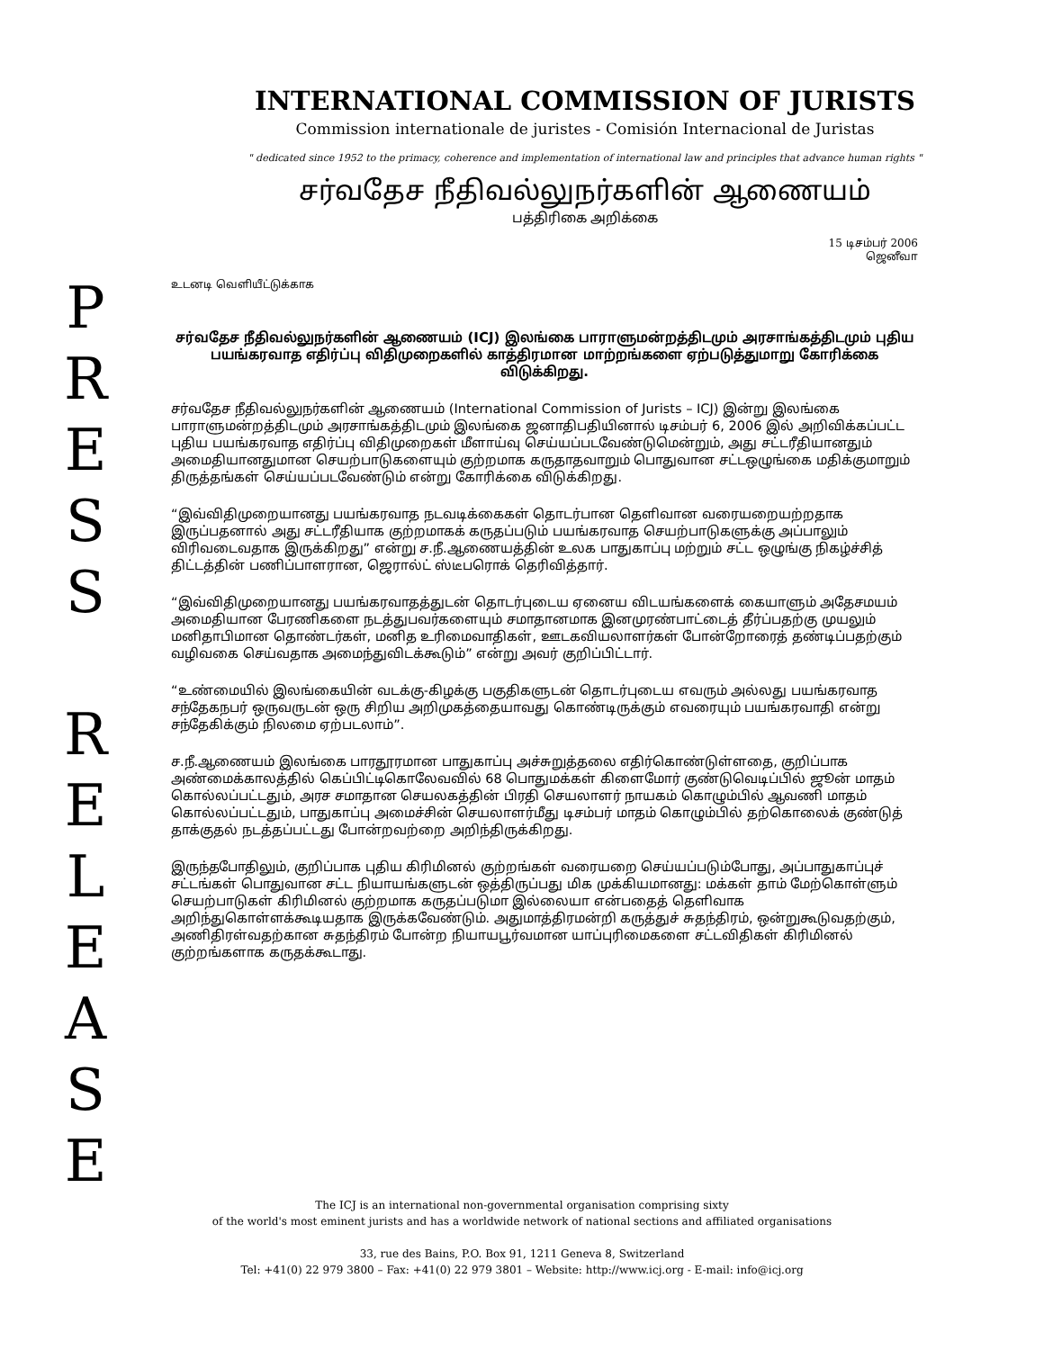INTERNATIONAL COMMISSION OF JURISTS
Commission internationale de juristes - Comisión Internacional de Juristas
" dedicated since 1952 to the primacy, coherence and implementation of international law and principles that advance human rights "
சர்வதேச நீதிவல்லுநர்களின் ஆணையம்
பத்திரிகை அறிக்கை
15 டிசம்பர் 2006
ஜெனீவா
P
R
E
S
S
R
E
L
E
A
S
E
உடனடி வெளியீட்டுக்காக
சர்வதேச நீதிவல்லுநர்களின் ஆணையம் (ICJ) இலங்கை பாராளுமன்றத்திடமும் அரசாங்கத்திடமும் புதிய பயங்கரவாத எதிர்ப்பு விதிமுறைகளில் காத்திரமான மாற்றங்களை ஏற்படுத்துமாறு கோரிக்கை விடுக்கிறது.
சர்வதேச நீதிவல்லுநர்களின் ஆணையம் (International Commission of Jurists – ICJ) இன்று இலங்கை பாராளுமன்றத்திடமும் அரசாங்கத்திடமும் இலங்கை ஜனாதிபதியினால் டிசம்பர் 6, 2006 இல் அறிவிக்கப்பட்ட புதிய பயங்கரவாத எதிர்ப்பு விதிமுறைகள் மீளாய்வு செய்யப்படவேண்டுமென்றும், அது சட்டரீதியானதும் அமைதியானதுமான செயற்பாடுகளையும் குற்றமாக கருதாதவாறும் பொதுவான சட்டஒழுங்கை மதிக்குமாறும் திருத்தங்கள் செய்யப்படவேண்டும் என்று கோரிக்கை விடுக்கிறது.
“இவ்விதிமுறையானது பயங்கரவாத நடவடிக்கைகள் தொடர்பான தெளிவான வரையறையற்றதாக இருப்பதனால் அது சட்டரீதியாக குற்றமாகக் கருதப்படும் பயங்கரவாத செயற்பாடுகளுக்கு அப்பாலும் விரிவடைவதாக இருக்கிறது” என்று ச.நீ.ஆணையத்தின் உலக பாதுகாப்பு மற்றும் சட்ட ஒழுங்கு நிகழ்ச்சித் திட்டத்தின் பணிப்பாளரான, ஜெரால்ட் ஸ்டீபரொக் தெரிவித்தார்.
“இவ்விதிமுறையானது பயங்கரவாதத்துடன் தொடர்புடைய ஏனைய விடயங்களைக் கையாளும் அதேசமயம் அமைதியான பேரணிகளை நடத்துபவர்களையும் சமாதானமாக இனமுரண்பாட்டைத் தீர்ப்பதற்கு முயலும் மனிதாபிமான தொண்டர்கள், மனித உரிமைவாதிகள், ஊடகவியலாளர்கள் போன்றோரைத் தண்டிப்பதற்கும் வழிவகை செய்வதாக அமைந்துவிடக்கூடும்” என்று அவர் குறிப்பிட்டார்.
“உண்மையில் இலங்கையின் வடக்கு-கிழக்கு பகுதிகளுடன் தொடர்புடைய எவரும் அல்லது பயங்கரவாத சந்தேகநபர் ஒருவருடன் ஒரு சிறிய அறிமுகத்தையாவது கொண்டிருக்கும் எவரையும் பயங்கரவாதி என்று சந்தேகிக்கும் நிலமை ஏற்படலாம்”.
ச.நீ.ஆணையம் இலங்கை பாரதூரமான பாதுகாப்பு அச்சுறுத்தலை எதிர்கொண்டுள்ளதை, குறிப்பாக அண்மைக்காலத்தில் கெப்பிட்டிகொலேவவில் 68 பொதுமக்கள் கிளைமோர் குண்டுவெடிப்பில் ஜூன் மாதம் கொல்லப்பட்டதும், அரச சமாதான செயலகத்தின் பிரதி செயலாளர் நாயகம் கொழும்பில் ஆவணி மாதம் கொல்லப்பட்டதும், பாதுகாப்பு அமைச்சின் செயலாளர்மீது டிசம்பர் மாதம் கொழும்பில் தற்கொலைக் குண்டுத் தாக்குதல் நடத்தப்பட்டது போன்றவற்றை அறிந்திருக்கிறது.
இருந்தபோதிலும், குறிப்பாக புதிய கிரிமினல் குற்றங்கள் வரையறை செய்யப்படும்போது, அப்பாதுகாப்புச் சட்டங்கள் பொதுவான சட்ட நியாயங்களுடன் ஒத்திருப்பது மிக முக்கியமானது: மக்கள் தாம் மேற்கொள்ளும் செயற்பாடுகள் கிரிமினல் குற்றமாக கருதப்படுமா இல்லையா என்பதைத் தெளிவாக அறிந்துகொள்ளக்கூடியதாக இருக்கவேண்டும். அதுமாத்திரமன்றி கருத்துச் சுதந்திரம், ஒன்றுகூடுவதற்கும், அணிதிரள்வதற்கான சுதந்திரம் போன்ற நியாயபூர்வமான யாப்புரிமைகளை சட்டவிதிகள் கிரிமினல் குற்றங்களாக கருதக்கூடாது.
The ICJ is an international non-governmental organisation comprising sixty
of the world's most eminent jurists and has a worldwide network of national sections and affiliated organisations
33, rue des Bains, P.O. Box 91, 1211 Geneva 8, Switzerland
Tel: +41(0) 22 979 3800 – Fax: +41(0) 22 979 3801 – Website: http://www.icj.org - E-mail: info@icj.org